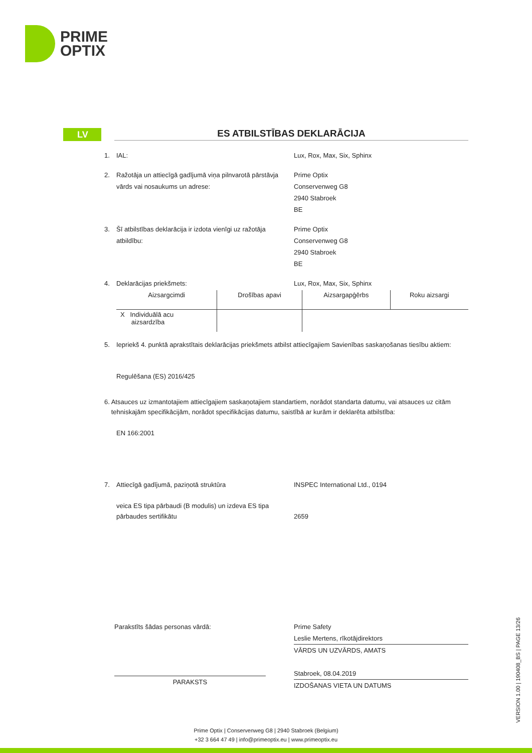PRIME
OPTIX
LV ES ATBILSTĪBAS DEKLARĀCIJA
1. IAL: Lux, Rox, Max, Six, Sphinx
2. Ražotāja un attiecīgā gadījumā viņa pilnvarotā pārstāvja vārds vai nosaukums un adrese:
Prime Optix
Conservenweg G8
2940 Stabroek
BE
3. Šī atbilstības deklarācija ir izdota vienīgi uz ražotāja atbildību:
Prime Optix
Conservenweg G8
2940 Stabroek
BE
4. Deklarācijas priekšmets: Lux, Rox, Max, Six, Sphinx
| Aizsargcimdi | Drošības apavi | Aizsargapģērbs | Roku aizsargi |
| X Individuālā acu aizsardzība | | | |
5. Iepriekš 4. punktā aprakstītais deklarācijas priekšmets atbilst attiecīgajiem Savienības saskaņošanas tiesību aktiem:
Regulēšana (ES) 2016/425
6. Atsauces uz izmantotajiem attiecīgajiem saskaņotajiem standartiem, norādot standarta datumu, vai atsauces uz citām tehniskajām specifikācijām, norādot specifikācijas datumu, saistībā ar kurām ir deklarēta atbilstība:
EN 166:2001
7. Attiecīgā gadījumā, paziņotā struktūra INSPEC International Ltd., 0194
veica ES tipa pārbaudi (B modulis) un izdeva ES tipa pārbaudes sertifikātu
2659
Parakstīts šādas personas vārdā:
PARAKSTS
Prime Safety
Leslie Mertens, rīkotājdirektors
VĀRDS UN UZVĀRDS, AMATS
Stabroek, 08.04.2019
IZDOŠANAS VIETA UN DATUMS
VERSION 1.00 | 190408_BS | PAGE 13/26
Prime Optix | Conservenweg G8 | 2940 Stabroek (Belgium)
+32 3 664 47 49 | info@primeoptix.eu | www.primeoptix.eu